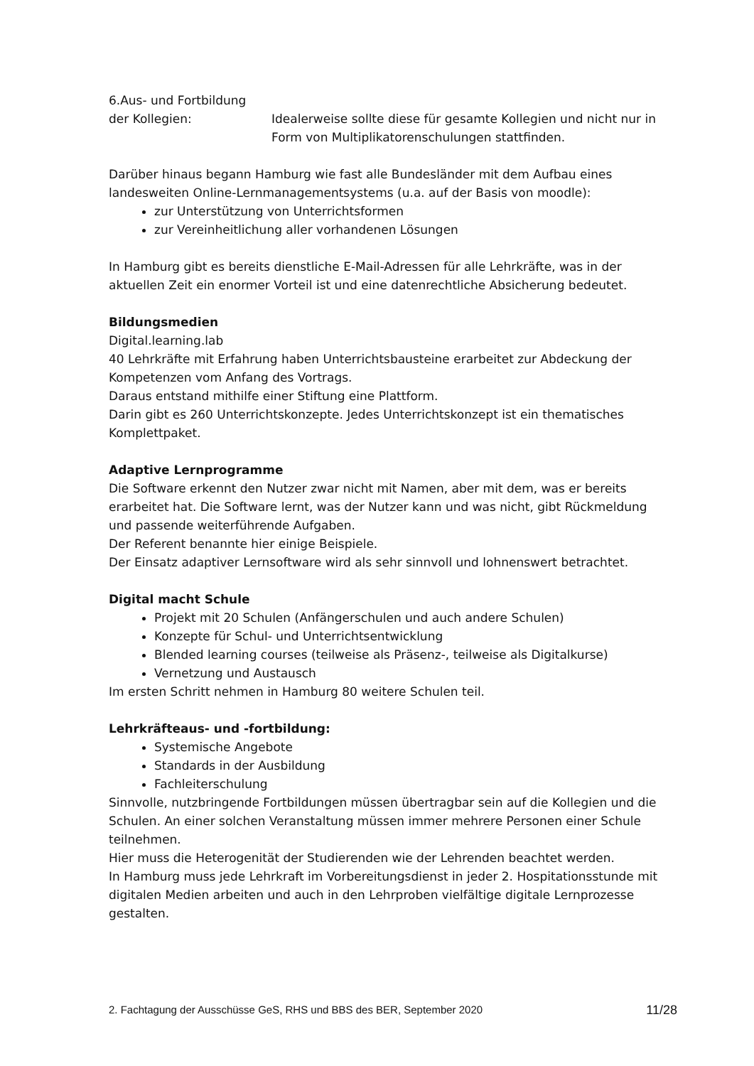6.Aus- und Fortbildung
der Kollegien: Idealerweise sollte diese für gesamte Kollegien und nicht nur in Form von Multiplikatorenschulungen stattfinden.
Darüber hinaus begann Hamburg wie fast alle Bundesländer mit dem Aufbau eines landesweiten Online-Lernmanagementsystems (u.a. auf der Basis von moodle):
zur Unterstützung von Unterrichtsformen
zur Vereinheitlichung aller vorhandenen Lösungen
In Hamburg gibt es bereits dienstliche E-Mail-Adressen für alle Lehrkräfte, was in der aktuellen Zeit ein enormer Vorteil ist und eine datenrechtliche Absicherung bedeutet.
Bildungsmedien
Digital.learning.lab
40 Lehrkräfte mit Erfahrung haben Unterrichtsbausteine erarbeitet zur Abdeckung der Kompetenzen vom Anfang des Vortrags.
Daraus entstand mithilfe einer Stiftung eine Plattform.
Darin gibt es 260 Unterrichtskonzepte. Jedes Unterrichtskonzept ist ein thematisches Komplettpaket.
Adaptive Lernprogramme
Die Software erkennt den Nutzer zwar nicht mit Namen, aber mit dem, was er bereits erarbeitet hat. Die Software lernt, was der Nutzer kann und was nicht, gibt Rückmeldung und passende weiterführende Aufgaben.
Der Referent benannte hier einige Beispiele.
Der Einsatz adaptiver Lernsoftware wird als sehr sinnvoll und lohnenswert betrachtet.
Digital macht Schule
Projekt mit 20 Schulen (Anfängerschulen und auch andere Schulen)
Konzepte für Schul- und Unterrichtsentwicklung
Blended learning courses (teilweise als Präsenz-, teilweise als Digitalkurse)
Vernetzung und Austausch
Im ersten Schritt nehmen in Hamburg 80 weitere Schulen teil.
Lehrkräfteaus- und -fortbildung:
Systemische Angebote
Standards in der Ausbildung
Fachleiterschulung
Sinnvolle, nutzbringende Fortbildungen müssen übertragbar sein auf die Kollegien und die Schulen. An einer solchen Veranstaltung müssen immer mehrere Personen einer Schule teilnehmen.
Hier muss die Heterogenität der Studierenden wie der Lehrenden beachtet werden.
In Hamburg muss jede Lehrkraft im Vorbereitungsdienst in jeder 2. Hospitationsstunde mit digitalen Medien arbeiten und auch in den Lehrproben vielfältige digitale Lernprozesse gestalten.
2. Fachtagung der Ausschüsse GeS, RHS und BBS des BER, September 2020 11/28